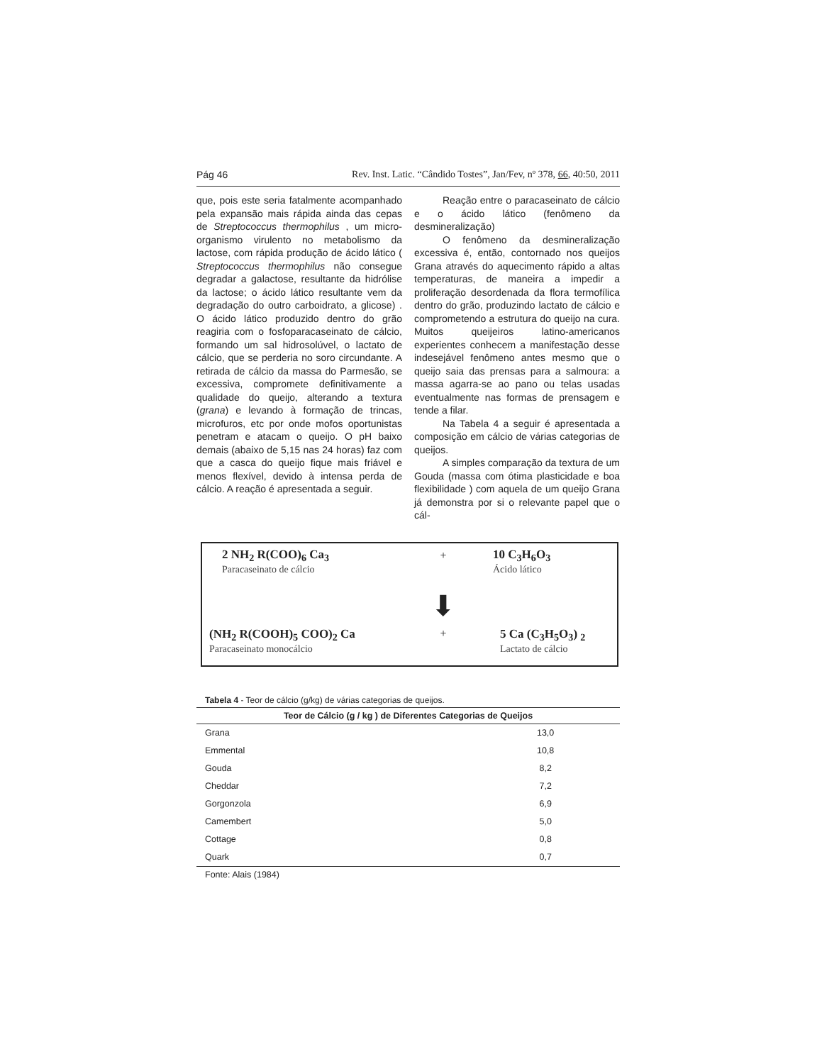Pág 46 Rev. Inst. Latic. “Cândido Tostes”, Jan/Fev, nº 378, 66, 40:50, 2011
que, pois este seria fatalmente acompanhado pela expansão mais rápida ainda das cepas de Streptococcus thermophilus , um micro-organismo virulento no metabolismo da lactose, com rápida produção de ácido lático ( Streptococcus thermophilus não consegue degradar a galactose, resultante da hidrólise da lactose; o ácido lático resultante vem da degradação do outro carboidrato, a glicose) . O ácido lático produzido dentro do grão reagiria com o fosfoparacaseinato de cálcio, formando um sal hidrosolúvel, o lactato de cálcio, que se perderia no soro circundante. A retirada de cálcio da massa do Parmesão, se excessiva, compromete definitivamente a qualidade do queijo, alterando a textura (grana) e levando à formação de trincas, microfuros, etc por onde mofos oportunistas penetram e atacam o queijo. O pH baixo demais (abaixo de 5,15 nas 24 horas) faz com que a casca do queijo fique mais friável e menos flexível, devido à intensa perda de cálcio. A reação é apresentada a seguir.
Reação entre o paracaseinato de cálcio e o ácido lático (fenômeno da desmineralização)
O fenômeno da desmineralização excessiva é, então, contornado nos queijos Grana através do aquecimento rápido a altas temperaturas, de maneira a impedir a proliferação desordenada da flora termofílica dentro do grão, produzindo lactato de cálcio e comprometendo a estrutura do queijo na cura. Muitos queijeiros latino-americanos experientes conhecem a manifestação desse indesejável fenômeno antes mesmo que o queijo saia das prensas para a salmoura: a massa agarra-se ao pano ou telas usadas eventualmente nas formas de prensagem e tende a filar.
Na Tabela 4 a seguir é apresentada a composição em cálcio de várias categorias de queijos.
A simples comparação da textura de um Gouda (massa com ótima plasticidade e boa flexibilidade ) com aquela de um queijo Grana já demonstra por si o relevante papel que o cál-
2 NH<sub>2</sub> R(COO)<sub>6</sub> Ca<sub>3</sub>
Paracaseinato de cálcio
+
10 C<sub>3</sub>H<sub>6</sub>O<sub>3</sub>
Ácido lático
⬇
(NH<sub>2</sub> R(COOH)<sub>5</sub> COO)<sub>2</sub> Ca
Paracaseinato monocálcio
+
5 Ca (C<sub>3</sub>H<sub>5</sub>O<sub>3</sub>) <sub>2</sub>
Lactato de cálcio
Tabela 4 - Teor de cálcio (g/kg) de várias categorias de queijos.
| Teor de Cálcio (g / kg ) de Diferentes Categorias de Queijos | |
| --- | --- |
| Grana | 13,0 |
| Emmental | 10,8 |
| Gouda | 8,2 |
| Cheddar | 7,2 |
| Gorgonzola | 6,9 |
| Camembert | 5,0 |
| Cottage | 0,8 |
| Quark | 0,7 |
Fonte: Alais (1984)